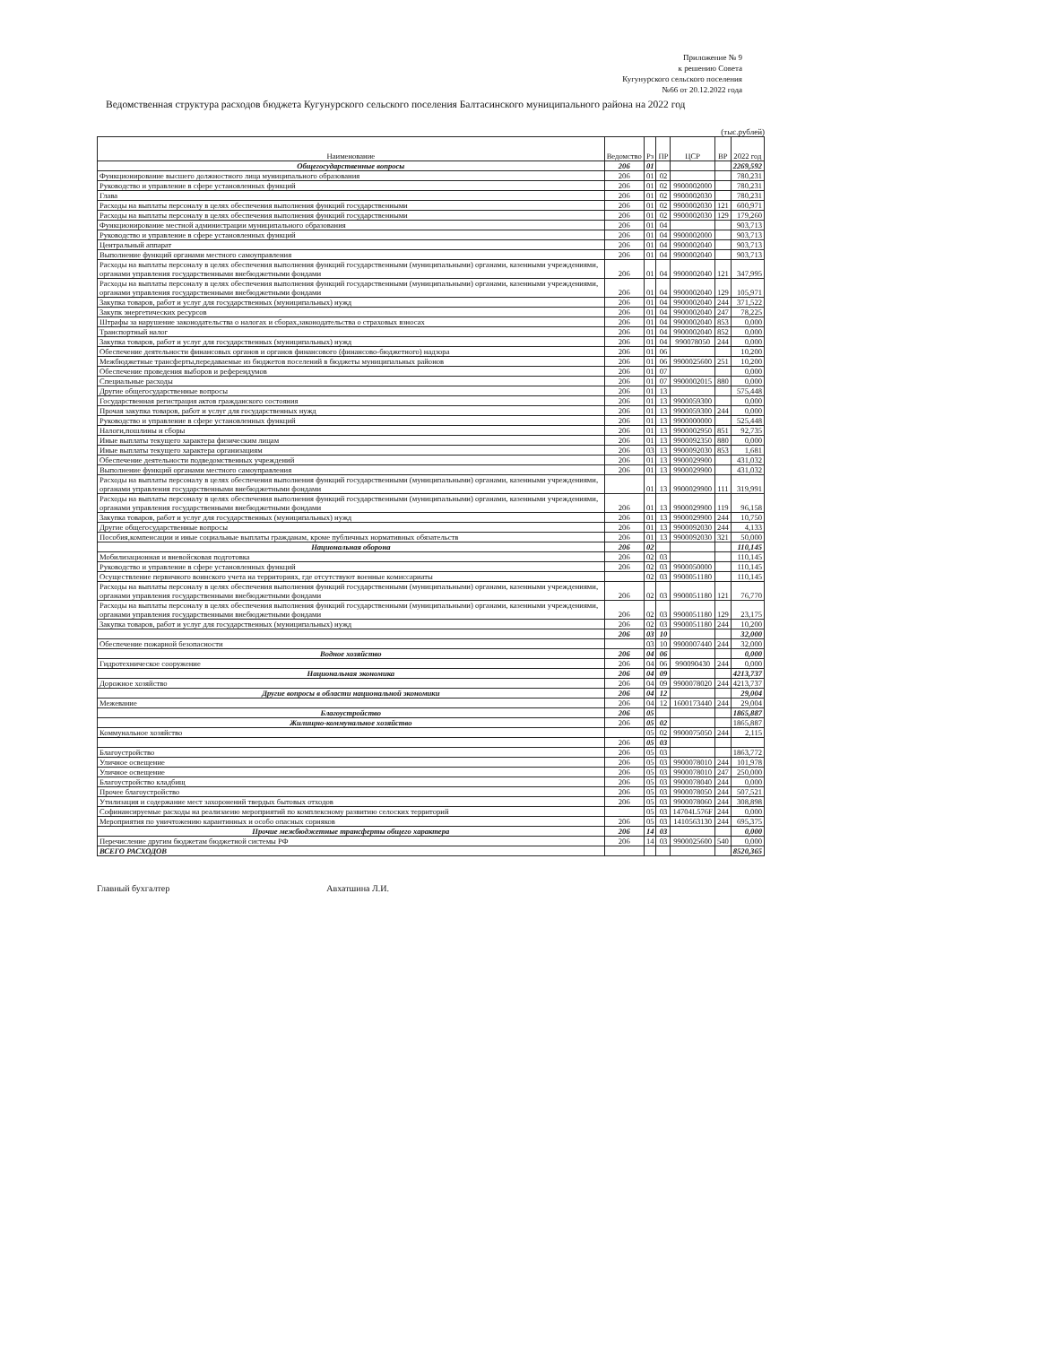Приложение № 9
к решению Совета
Кугунурского сельского поселения
№66 от 20.12.2022 года
Ведомственная структура расходов бюджета Кугунурского сельского поселения Балтасинского муниципального района на 2022 год
(тыс.рублей)
| Наименование | Ведомство | Рз | ПР | ЦСР | ВР | 2022 год |
| --- | --- | --- | --- | --- | --- | --- |
| Общегосударственные вопросы | 206 | 01 | | | | 2269,592 |
| Функционирование высшего должностного лица муниципального образования | 206 | 01 | 02 | | | 780,231 |
| Руководство и управление в сфере установленных функций | 206 | 01 | 02 | 9900002000 | | 780,231 |
| Глава | 206 | 01 | 02 | 9900002030 | | 780,231 |
| Расходы на выплаты персоналу в целях обеспечения выполнения функций государственными | 206 | 01 | 02 | 9900002030 | 121 | 600,971 |
| Расходы на выплаты персоналу в целях обеспечения выполнения функций государственными | 206 | 01 | 02 | 9900002030 | 129 | 179,260 |
| Функционирование местной администрации муниципального образования | 206 | 01 | 04 | | | 903,713 |
| Руководство и управление в сфере установленных функций | 206 | 01 | 04 | 9900002000 | | 903,713 |
| Центральный аппарат | 206 | 01 | 04 | 9900002040 | | 903,713 |
| Выполнение функций органами местного самоуправления | 206 | 01 | 04 | 9900002040 | | 903,713 |
| Расходы на выплаты персоналу в целях обеспечения выполнения функций государственными (муниципальными) органами, казенными учреждениями, органами управления государственными внебюджетными фондами | 206 | 01 | 04 | 9900002040 | 121 | 347,995 |
| Расходы на выплаты персоналу в целях обеспечения выполнения функций государственными (муниципальными) органами, казенными учреждениями, органами управления государственными внебюджетными фондами | 206 | 01 | 04 | 9900002040 | 129 | 105,971 |
| Закупка товаров, работ и услуг для государственных (муниципальных) нужд | 206 | 01 | 04 | 9900002040 | 244 | 371,522 |
| Закупк энергетических ресурсов | 206 | 01 | 04 | 9900002040 | 247 | 78,225 |
| Штрафы за нарушение законодательства о налогах и сборах,законодательства о страховых взносах | 206 | 01 | 04 | 9900002040 | 853 | 0,000 |
| Транспортный налог | 206 | 01 | 04 | 9900002040 | 852 | 0,000 |
| Закупка товаров, работ и услуг для государственных (муниципальных) нужд | 206 | 01 | 04 | 990078050 | 244 | 0,000 |
| Обеспечение деятельности финансовых органов и органов финансового (финансово-бюджетного) надзора | 206 | 01 | 06 | | | 10,200 |
| Межбюджетные трансферты,передаваемые из бюджетов поселений в бюджеты муниципальных районов | 206 | 01 | 06 | 9900025600 | 251 | 10,200 |
| Обеспечение проведения выборов и референдумов | 206 | 01 | 07 | | | 0,000 |
| Специальные расходы | 206 | 01 | 07 | 9900002015 | 880 | 0,000 |
| Другие общегосударственные вопросы | 206 | 01 | 13 | | | 575,448 |
| Государственная регистрация актов гражданского состояния | 206 | 01 | 13 | 9900059300 | | 0,000 |
| Прочая закупка товаров, работ и услуг для государственных нужд | 206 | 01 | 13 | 9900059300 | 244 | 0,000 |
| Руководство и управление в сфере установленных функций | 206 | 01 | 13 | 9900000000 | | 525,448 |
| Налоги,пошлины и сборы | 206 | 01 | 13 | 9900002950 | 851 | 92,735 |
| Иные выплаты текущего характера физическим лицам | 206 | 01 | 13 | 9900092350 | 880 | 0,000 |
| Иные выплаты текущего характера организациям | 206 | 03 | 13 | 9900092030 | 853 | 1,681 |
| Обеспечение деятельности подведомственных учреждений | 206 | 01 | 13 | 9900029900 | | 431,032 |
| Выполнение функций органами местного самоуправления | 206 | 01 | 13 | 9900029900 | | 431,032 |
| Расходы на выплаты персоналу в целях обеспечения выполнения функций государственными (муниципальными) органами, казенными учреждениями, органами управления государственными внебюджетными фондами | | 01 | 13 | 9900029900 | 111 | 319,991 |
| Расходы на выплаты персоналу в целях обеспечения выполнения функций государственными (муниципальными) органами, казенными учреждениями, органами управления государственными внебюджетными фондами | 206 | 01 | 13 | 9900029900 | 119 | 96,158 |
| Закупка товаров, работ и услуг для государственных (муниципальных) нужд | 206 | 01 | 13 | 9900029900 | 244 | 10,750 |
| Другие общегосударственные вопросы | 206 | 01 | 13 | 9900092030 | 244 | 4,133 |
| Пособия,компенсации и иные социальные выплаты гражданам, кроме публичных нормативных обязательств | 206 | 01 | 13 | 9900092030 | 321 | 50,000 |
| Национальная оборона | 206 | 02 | | | | 110,145 |
| Мобилизационная и вневойсковая подготовка | 206 | 02 | 03 | | | 110,145 |
| Руководство и управление в сфере установленных функций | 206 | 02 | 03 | 9900050000 | | 110,145 |
| Осуществление первичного воинского учета на территориях, где отсутствуют военные комиссариаты | | 02 | 03 | 9900051180 | | 110,145 |
| Расходы на выплаты персоналу в целях обеспечения выполнения функций государственными (муниципальными) органами, казенными учреждениями, органами управления государственными внебюджетными фондами | 206 | 02 | 03 | 9900051180 | 121 | 76,770 |
| Расходы на выплаты персоналу в целях обеспечения выполнения функций государственными (муниципальными) органами, казенными учреждениями, органами управления государственными внебюджетными фондами | 206 | 02 | 03 | 9900051180 | 129 | 23,175 |
| Закупка товаров, работ и услуг для государственных (муниципальных) нужд | 206 | 02 | 03 | 9900051180 | 244 | 10,200 |
| | 206 | 03 | 10 | | | 32,000 |
| Обеспечение пожарной безопасности | | 03 | 10 | 9900007440 | 244 | 32,000 |
| Водное хозяйство | 206 | 04 | 06 | | | 0,000 |
| Гидротехническое сооружение | 206 | 04 | 06 | 990090430 | 244 | 0,000 |
| Национальная экономика | 206 | 04 | 09 | | | 4213,737 |
| Дорожное хозяйство | 206 | 04 | 09 | 9900078020 | 244 | 4213,737 |
| Другие вопросы в области национальной экономики | 206 | 04 | 12 | | | 29,004 |
| Межевание | 206 | 04 | 12 | 1600173440 | 244 | 29,004 |
| Благоустройство | 206 | 05 | | | | 1865,887 |
| Жилищно-коммунальное хозяйство | 206 | 05 | 02 | | | 1865,887 |
| Коммунальное хозяйство | | 05 | 02 | 9900075050 | 244 | 2,115 |
| | 206 | 05 | 03 | | | |
| Благоустройство | 206 | 05 | 03 | | | 1863,772 |
| Уличное освещение | 206 | 05 | 03 | 9900078010 | 244 | 101,978 |
| Уличное освещение | 206 | 05 | 03 | 9900078010 | 247 | 250,000 |
| Благоустройство кладбищ | 206 | 05 | 03 | 9900078040 | 244 | 0,000 |
| Прочее благоустройство | 206 | 05 | 03 | 9900078050 | 244 | 507,521 |
| Утилизация и содержание мест захоронений твердых бытовых отходов | 206 | 05 | 03 | 9900078060 | 244 | 308,898 |
| Софинансируемые расходы на реализаеию мероприятий по комплексному развитию селоских территорий | | 05 | 03 | 14704L576F | 244 | 0,000 |
| Мероприятия по уничтожению карантинных и особо опасных сорняков | 206 | 05 | 03 | 1410563130 | 244 | 695,375 |
| Прочие межбюджетные трансферты общего характера | 206 | 14 | 03 | | | 0,000 |
| Перечисление другим бюджетам бюджетной системы РФ | 206 | 14 | 03 | 9900025600 | 540 | 0,000 |
| ВСЕГО РАСХОДОВ | | | | | | 8520,365 |
Главный бухгалтер Авхатшина Л.И.